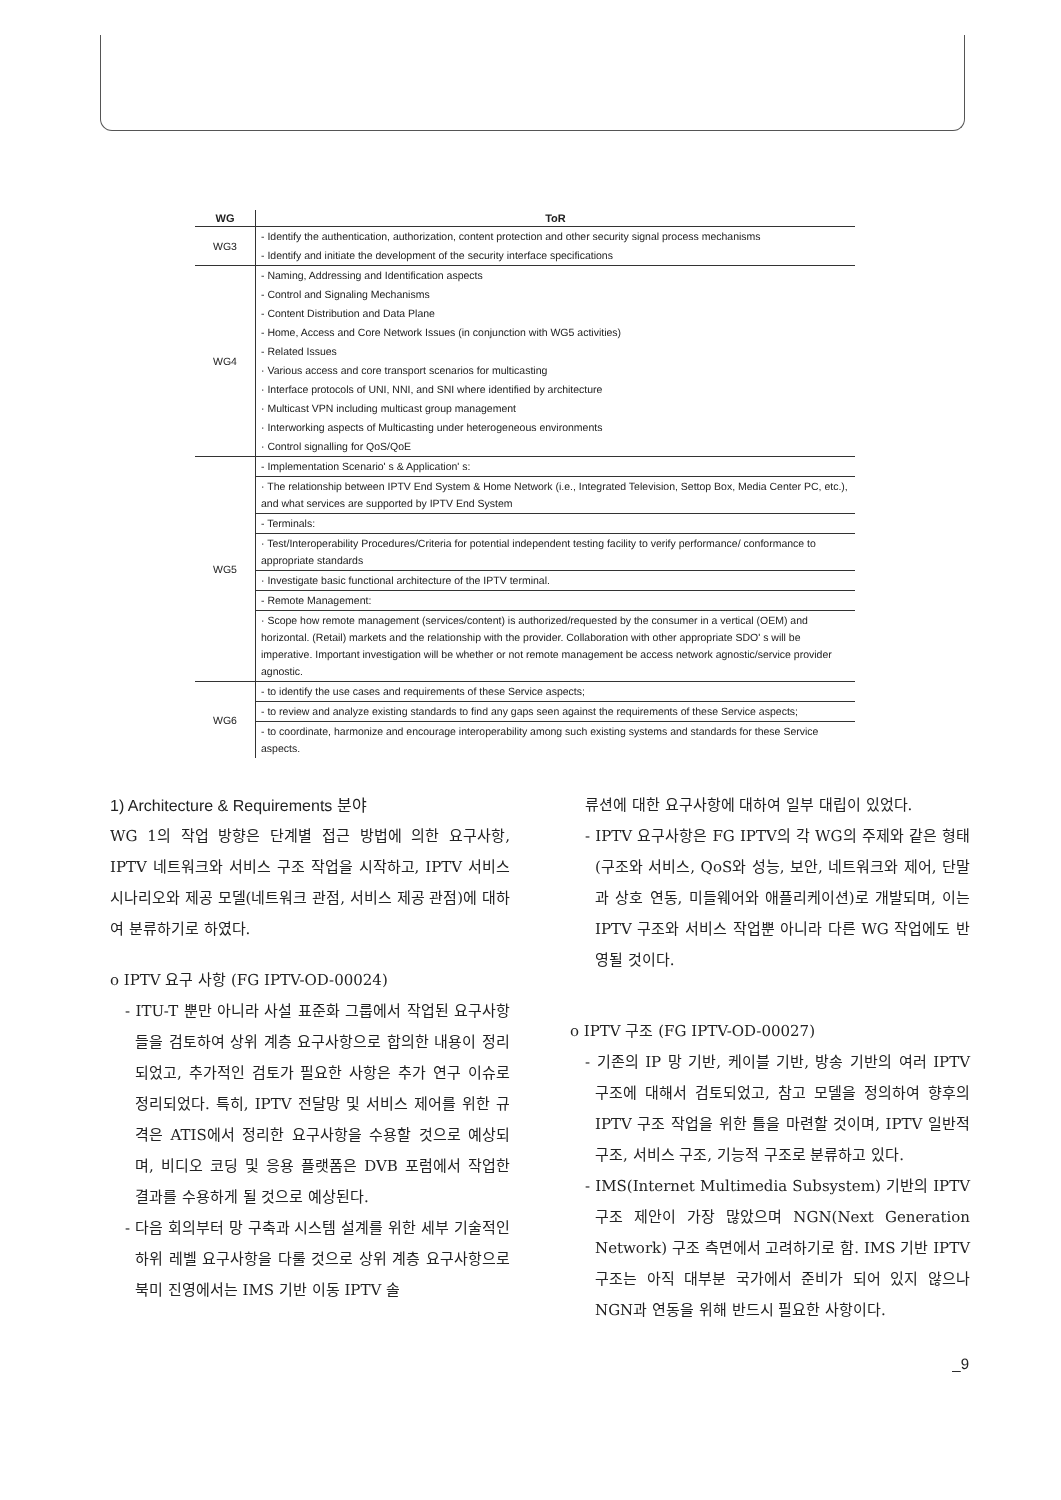| WG | ToR |
| --- | --- |
| WG3 | - Identify the authentication, authorization, content protection and other security signal process mechanisms |
| | - Identify and initiate the development of the security interface specifications |
| WG4 | - Naming, Addressing and Identification aspects |
| | - Control and Signaling Mechanisms |
| | - Content Distribution and Data Plane |
| | - Home, Access and Core Network Issues (in conjunction with WG5 activities) |
| | - Related Issues |
| | · Various access and core transport scenarios for multicasting |
| | · Interface protocols of UNI, NNI, and SNI where identified by architecture |
| | · Multicast VPN including multicast group management |
| | · Interworking aspects of Multicasting under heterogeneous environments |
| | · Control signalling for QoS/QoE |
| WG5 | - Implementation Scenario' s & Application' s: |
| | · The relationship between IPTV End System & Home Network (i.e., Integrated Television, Settop Box, Media Center PC, etc.), and what services are supported by IPTV End System |
| | - Terminals: |
| | · Test/Interoperability Procedures/Criteria for potential independent testing facility to verify performance/ conformance to appropriate standards |
| | · Investigate basic functional architecture of the IPTV terminal. |
| | - Remote Management: |
| | · Scope how remote management (services/content) is authorized/requested by the consumer in a vertical (OEM) and horizontal. (Retail) markets and the relationship with the provider. Collaboration with other appropriate SDO' s will be imperative. Important investigation will be whether or not remote management be access network agnostic/service provider agnostic. |
| WG6 | - to identify the use cases and requirements of these Service aspects; |
| | - to review and analyze existing standards to find any gaps seen against the requirements of these Service aspects; |
| | - to coordinate, harmonize and encourage interoperability among such existing systems and standards for these Service aspects. |
1) Architecture & Requirements 분야
WG 1의 작업 방향은 단계별 접근 방법에 의한 요구사항, IPTV 네트워크와 서비스 구조 작업을 시작하고, IPTV 서비스 시나리오와 제공 모델(네트워크 관점, 서비스 제공 관점)에 대하여 분류하기로 하였다.
o IPTV 요구 사항 (FG IPTV-OD-00024)
- ITU-T 뿐만 아니라 사설 표준화 그룹에서 작업된 요구사항들을 검토하여 상위 계층 요구사항으로 합의한 내용이 정리되었고, 추가적인 검토가 필요한 사항은 추가 연구 이슈로 정리되었다. 특히, IPTV 전달망 및 서비스 제어를 위한 규격은 ATIS에서 정리한 요구사항을 수용할 것으로 예상되며, 비디오 코딩 및 응용 플랫폼은 DVB 포럼에서 작업한 결과를 수용하게 될 것으로 예상된다.
- 다음 회의부터 망 구축과 시스템 설계를 위한 세부 기술적인 하위 레벨 요구사항을 다룰 것으로 상위 계층 요구사항으로 북미 진영에서는 IMS 기반 이동 IPTV 솔
류션에 대한 요구사항에 대하여 일부 대립이 있었다.
- IPTV 요구사항은 FG IPTV의 각 WG의 주제와 같은 형태(구조와 서비스, QoS와 성능, 보안, 네트워크와 제어, 단말과 상호 연동, 미들웨어와 애플리케이션)로 개발되며, 이는 IPTV 구조와 서비스 작업뿐 아니라 다른 WG 작업에도 반영될 것이다.
o IPTV 구조 (FG IPTV-OD-00027)
- 기존의 IP 망 기반, 케이블 기반, 방송 기반의 여러 IPTV 구조에 대해서 검토되었고, 참고 모델을 정의하여 향후의 IPTV 구조 작업을 위한 틀을 마련할 것이며, IPTV 일반적 구조, 서비스 구조, 기능적 구조로 분류하고 있다.
- IMS(Internet Multimedia Subsystem) 기반의 IPTV 구조 제안이 가장 많았으며 NGN(Next Generation Network) 구조 측면에서 고려하기로 함. IMS 기반 IPTV 구조는 아직 대부분 국가에서 준비가 되어 있지 않으나 NGN과 연동을 위해 반드시 필요한 사항이다.
_9